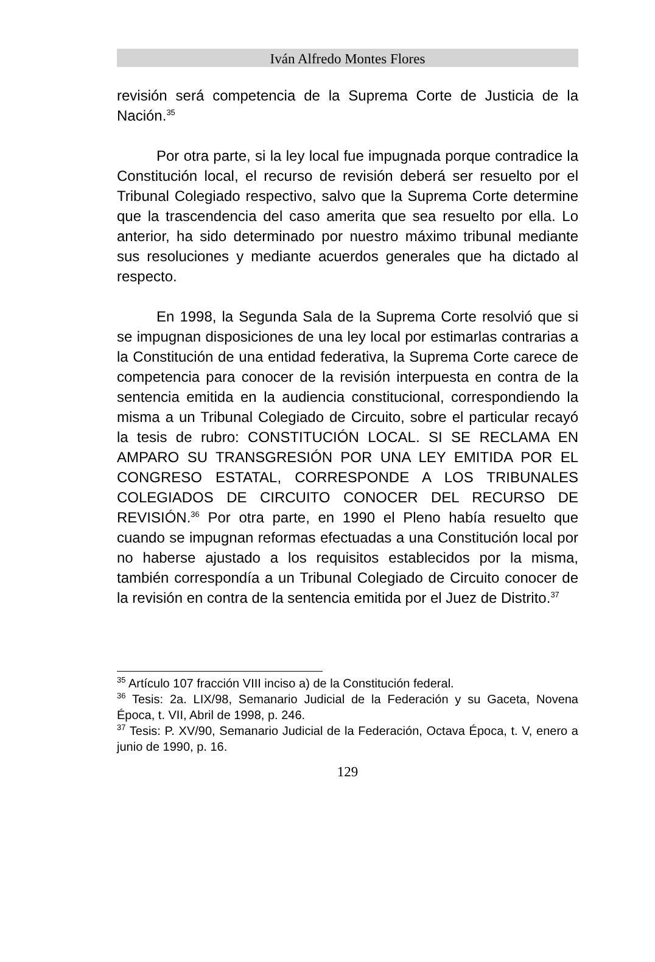Iván Alfredo Montes Flores
revisión será competencia de la Suprema Corte de Justicia de la Nación.<sup>35</sup>
Por otra parte, si la ley local fue impugnada porque contradice la Constitución local, el recurso de revisión deberá ser resuelto por el Tribunal Colegiado respectivo, salvo que la Suprema Corte determine que la trascendencia del caso amerita que sea resuelto por ella. Lo anterior, ha sido determinado por nuestro máximo tribunal mediante sus resoluciones y mediante acuerdos generales que ha dictado al respecto.
En 1998, la Segunda Sala de la Suprema Corte resolvió que si se impugnan disposiciones de una ley local por estimarlas contrarias a la Constitución de una entidad federativa, la Suprema Corte carece de competencia para conocer de la revisión interpuesta en contra de la sentencia emitida en la audiencia constitucional, correspondiendo la misma a un Tribunal Colegiado de Circuito, sobre el particular recayó la tesis de rubro: CONSTITUCIÓN LOCAL. SI SE RECLAMA EN AMPARO SU TRANSGRESIÓN POR UNA LEY EMITIDA POR EL CONGRESO ESTATAL, CORRESPONDE A LOS TRIBUNALES COLEGIADOS DE CIRCUITO CONOCER DEL RECURSO DE REVISIÓN.<sup>36</sup> Por otra parte, en 1990 el Pleno había resuelto que cuando se impugnan reformas efectuadas a una Constitución local por no haberse ajustado a los requisitos establecidos por la misma, también correspondía a un Tribunal Colegiado de Circuito conocer de la revisión en contra de la sentencia emitida por el Juez de Distrito.<sup>37</sup>
<sup>35</sup> Artículo 107 fracción VIII inciso a) de la Constitución federal.
<sup>36</sup> Tesis: 2a. LIX/98, Semanario Judicial de la Federación y su Gaceta, Novena Época, t. VII, Abril de 1998, p. 246.
<sup>37</sup> Tesis: P. XV/90, Semanario Judicial de la Federación, Octava Época, t. V, enero a junio de 1990, p. 16.
129